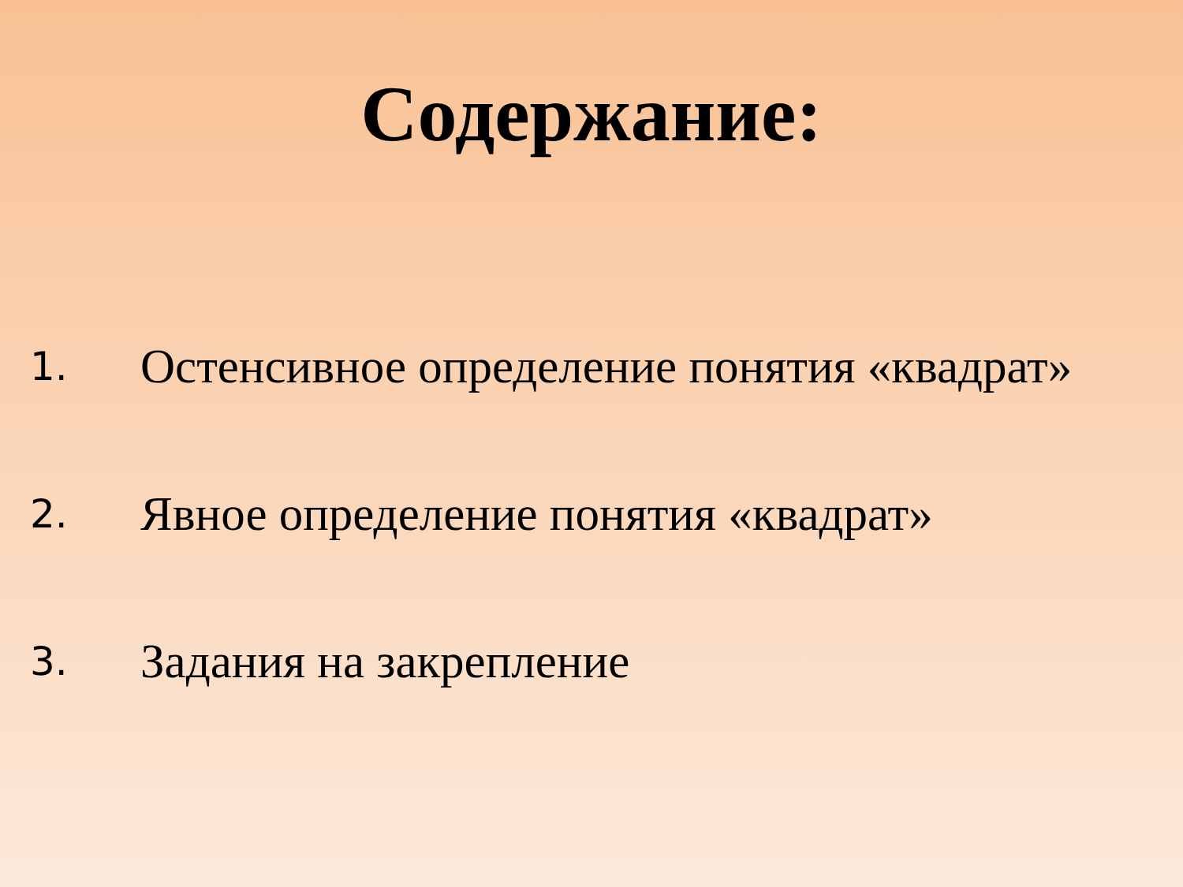Содержание:
1. Остенсивное определение понятия «квадрат»
2. Явное определение понятия «квадрат»
3. Задания на закрепление